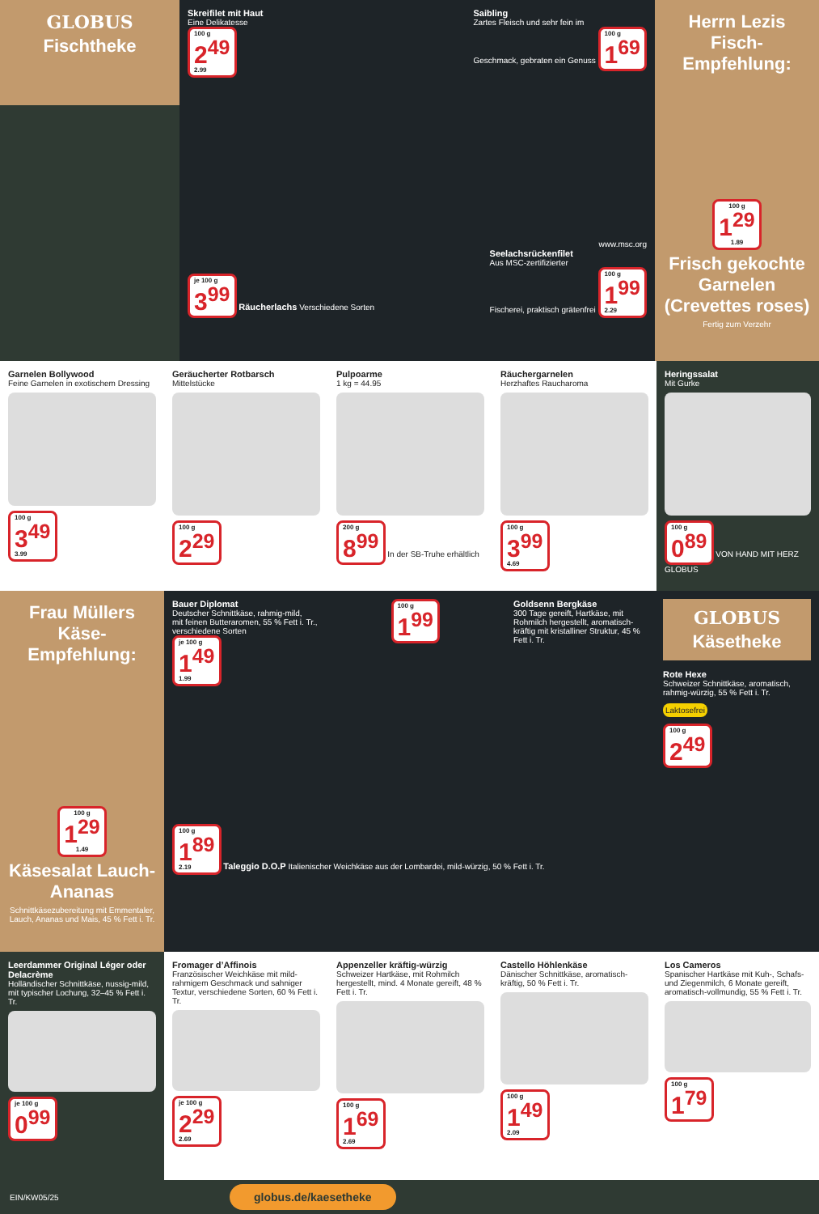GLOBUS
Fischtheke
Skreifilet mit Haut
Eine Delikatesse
100 g 2<sup>49</sup> 2.99
Saibling
Zartes Fleisch und sehr fein im
Geschmack, gebraten ein Genuss 100 g 1<sup>69</sup>
www.msc.org
je 100 g 3<sup>99</sup> Räucherlachs Verschiedene Sorten
Seelachsrückenfilet
Aus MSC-zertifizierter
Fischerei, praktisch grätenfrei 100 g 1<sup>99</sup> 2.29
Herrn Lezis Fisch-Empfehlung:
100 g 1<sup>29</sup> 1.89
Frisch gekochte Garnelen (Crevettes roses)
Fertig zum Verzehr
Garnelen Bollywood
Feine Garnelen in exotischem Dressing
100 g 3<sup>49</sup> 3.99
Geräucherter Rotbarsch
Mittelstücke
100 g 2<sup>29</sup>
Pulpoarme
1 kg = 44.95
200 g 8<sup>99</sup> In der SB-Truhe erhältlich
Räuchergarnelen
Herzhaftes Raucharoma
100 g 3<sup>99</sup> 4.69
Heringssalat
Mit Gurke
100 g 0<sup>89</sup> VON HAND MIT HERZ GLOBUS
Frau Müllers Käse-Empfehlung:
100 g 1<sup>29</sup> 1.49
Käsesalat Lauch-Ananas
Schnittkäsezubereitung mit Emmentaler, Lauch, Ananas und Mais, 45 % Fett i. Tr.
Bauer Diplomat
Deutscher Schnittkäse, rahmig-mild,
mit feinen Butteraromen, 55 % Fett i. Tr.,
verschiedene Sorten
je 100 g 1<sup>49</sup> 1.99
100 g 1<sup>99</sup>
Goldsenn Bergkäse
300 Tage gereift, Hartkäse, mit Rohmilch hergestellt, aromatisch-kräftig mit kristalliner Struktur, 45 % Fett i. Tr.
100 g 1<sup>89</sup> 2.19 Taleggio D.O.P Italienischer Weichkäse aus der Lombardei, mild-würzig, 50 % Fett i. Tr.
GLOBUS
Käsetheke
Rote Hexe
Schweizer Schnittkäse, aromatisch, rahmig-würzig, 55 % Fett i. Tr.
Laktosefrei
100 g 2<sup>49</sup>
Leerdammer Original Léger oder Delacrème
Holländischer Schnittkäse, nussig-mild, mit typischer Lochung, 32–45 % Fett i. Tr.
je 100 g 0<sup>99</sup>
Fromager d’Affinois
Französischer Weichkäse mit mild-rahmigem Geschmack und sahniger Textur, verschiedene Sorten, 60 % Fett i. Tr.
je 100 g 2<sup>29</sup> 2.69
Appenzeller kräftig-würzig
Schweizer Hartkäse, mit Rohmilch hergestellt, mind. 4 Monate gereift, 48 % Fett i. Tr.
100 g 1<sup>69</sup> 2.69
Castello Höhlenkäse
Dänischer Schnittkäse, aromatisch-kräftig, 50 % Fett i. Tr.
100 g 1<sup>49</sup> 2.09
Los Cameros
Spanischer Hartkäse mit Kuh-, Schafs- und Ziegenmilch, 6 Monate gereift, aromatisch-vollmundig, 55 % Fett i. Tr.
100 g 1<sup>79</sup>
EIN/KW05/25 globus.de/kaesetheke